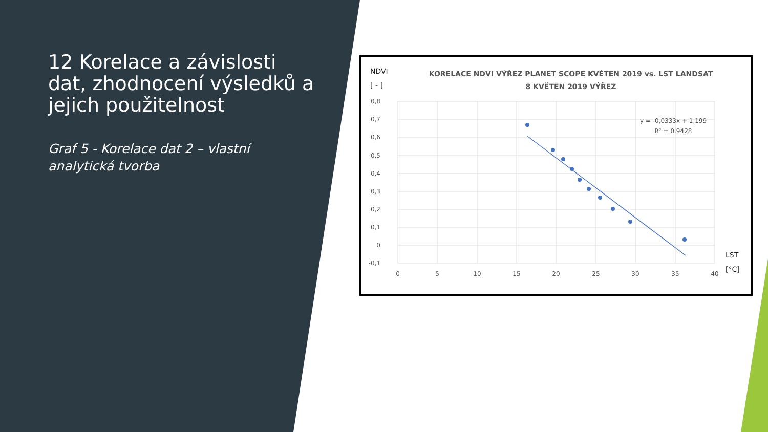12 Korelace a závislosti dat, zhodnocení výsledků a jejich použitelnost
Graf 5 - Korelace dat 2 – vlastní analytická tvorba
NDVI
[ - ]
KORELACE NDVI VÝŘEZ PLANET SCOPE KVĚTEN 2019 vs. LST LANDSAT
8 KVĚTEN 2019 VÝŘEZ
0,8
0,7
0,6
0,5
0,4
0,3
0,2
0,1
0
-0,1
0
5
10
15
20
25
30
35
40
LST
[°C]
y = -0,0333x + 1,199
R² = 0,9428